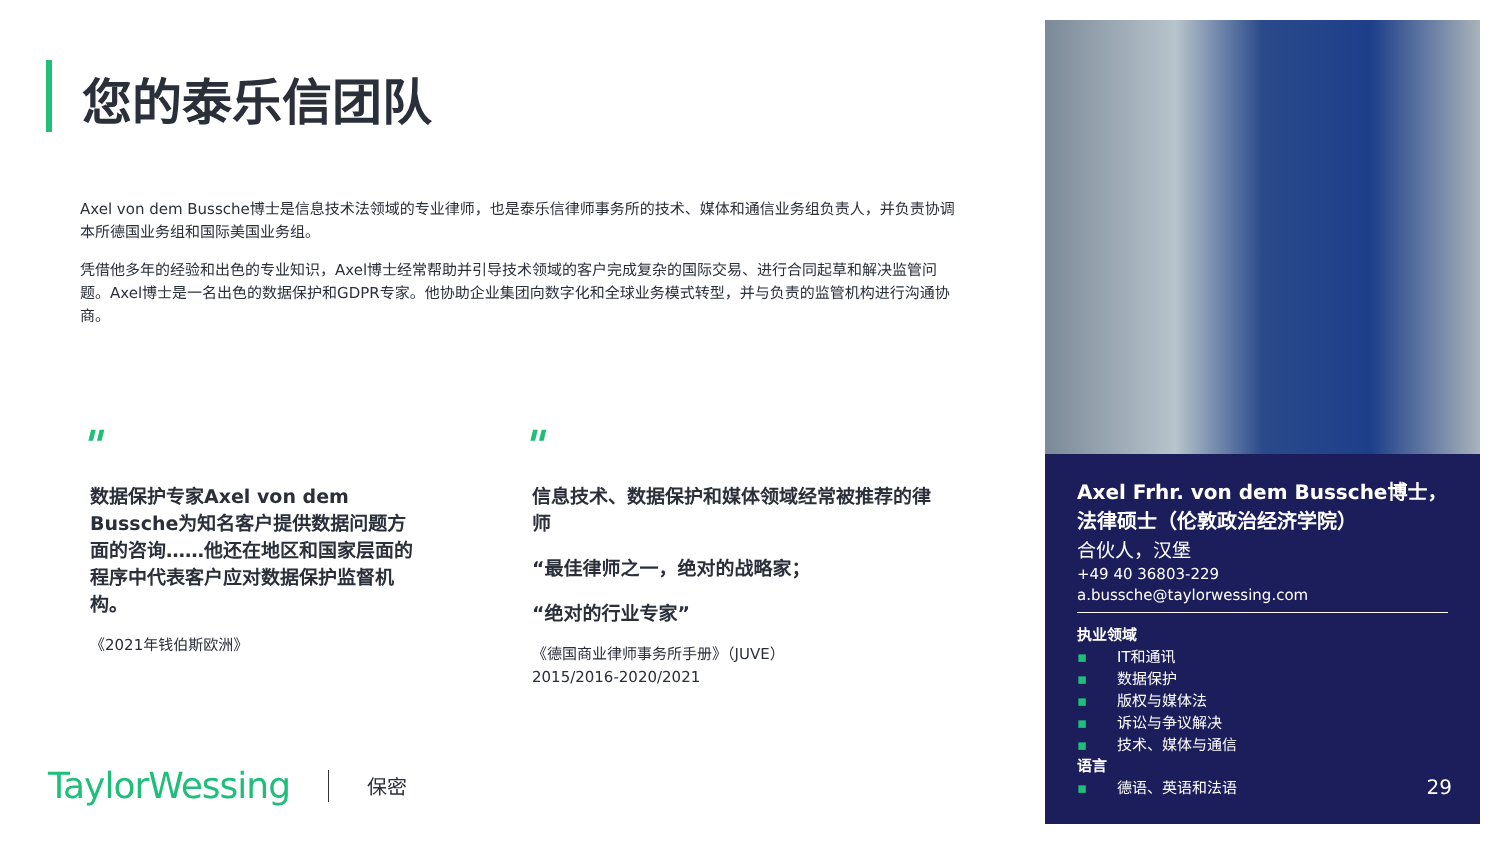您的泰乐信团队
Axel von dem Bussche博士是信息技术法领域的专业律师，也是泰乐信律师事务所的技术、媒体和通信业务组负责人，并负责协调本所德国业务组和国际美国业务组。
凭借他多年的经验和出色的专业知识，Axel博士经常帮助并引导技术领域的客户完成复杂的国际交易、进行合同起草和解决监管问题。Axel博士是一名出色的数据保护和GDPR专家。他协助企业集团向数字化和全球业务模式转型，并与负责的监管机构进行沟通协商。
"
数据保护专家Axel von dem Bussche为知名客户提供数据问题方面的咨询……他还在地区和国家层面的程序中代表客户应对数据保护监督机构。
《2021年钱伯斯欧洲》
"
信息技术、数据保护和媒体领域经常被推荐的律师
“最佳律师之一，绝对的战略家；
“绝对的行业专家”
《德国商业律师事务所手册》（JUVE）
2015/2016-2020/2021
TaylorWessing 保密
Axel Frhr. von dem Bussche博士，法律硕士（伦敦政治经济学院）
合伙人，汉堡
+49 40 36803-229
a.bussche@taylorwessing.com
执业领域
▪ IT和通讯
▪ 数据保护
▪ 版权与媒体法
▪ 诉讼与争议解决
▪ 技术、媒体与通信
语言
▪ 德语、英语和法语
29